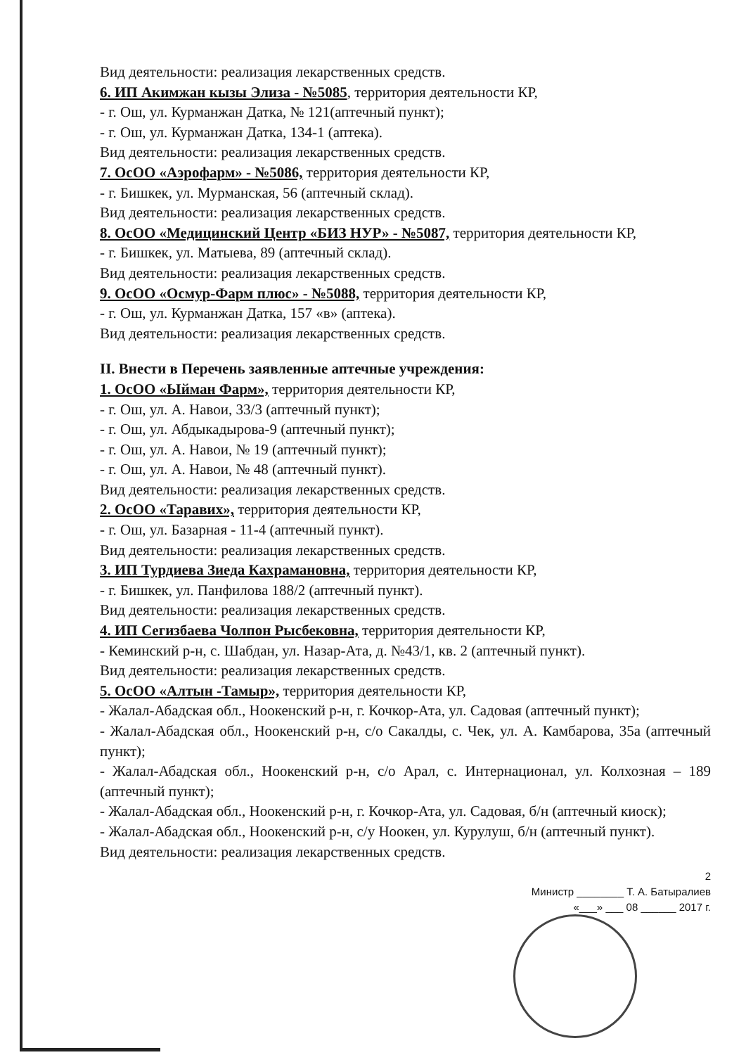Вид деятельности: реализация лекарственных средств.
6. ИП Акимжан кызы Элиза - №5085, территория деятельности КР,
- г. Ош, ул. Курманжан Датка, № 121(аптечный пункт);
- г. Ош, ул. Курманжан Датка, 134-1 (аптека).
Вид деятельности: реализация лекарственных средств.
7. ОсОО «Аэрофарм» - №5086, территория деятельности КР,
- г. Бишкек, ул. Мурманская, 56 (аптечный склад).
Вид деятельности: реализация лекарственных средств.
8. ОсОО «Медицинский Центр «БИЗ НУР» - №5087, территория деятельности КР,
- г. Бишкек, ул. Матыева, 89 (аптечный склад).
Вид деятельности: реализация лекарственных средств.
9. ОсОО «Осмур-Фарм плюс» - №5088, территория деятельности КР,
- г. Ош, ул. Курманжан Датка, 157 «в» (аптека).
Вид деятельности: реализация лекарственных средств.
II. Внести в Перечень заявленные аптечные учреждения:
1. ОсОО «Ыйман Фарм», территория деятельности КР,
- г. Ош, ул. А. Навои, 33/3 (аптечный пункт);
- г. Ош, ул. Абдыкадырова-9 (аптечный пункт);
- г. Ош, ул. А. Навои, № 19 (аптечный пункт);
- г. Ош, ул. А. Навои, № 48 (аптечный пункт).
Вид деятельности: реализация лекарственных средств.
2. ОсОО «Таравих», территория деятельности КР,
- г. Ош, ул. Базарная - 11-4 (аптечный пункт).
Вид деятельности: реализация лекарственных средств.
3. ИП Турдиева Зиеда Кахрамановна, территория деятельности КР,
- г. Бишкек, ул. Панфилова 188/2 (аптечный пункт).
Вид деятельности: реализация лекарственных средств.
4. ИП Сегизбаева Чолпон Рысбековна, территория деятельности КР,
- Кеминский р-н, с. Шабдан, ул. Назар-Ата, д. №43/1, кв. 2 (аптечный пункт).
Вид деятельности: реализация лекарственных средств.
5. ОсОО «Алтын -Тамыр», территория деятельности КР,
- Жалал-Абадская обл., Ноокенский р-н, г. Кочкор-Ата, ул. Садовая (аптечный пункт);
- Жалал-Абадская обл., Ноокенский р-н, с/о Сакалды, с. Чек, ул. А. Камбарова, 35а (аптечный пункт);
- Жалал-Абадская обл., Ноокенский р-н, с/о Арал, с. Интернационал, ул. Колхозная – 189 (аптечный пункт);
- Жалал-Абадская обл., Ноокенский р-н, г. Кочкор-Ата, ул. Садовая, б/н (аптечный киоск);
- Жалал-Абадская обл., Ноокенский р-н, с/у Ноокен, ул. Курулуш, б/н (аптечный пункт).
Вид деятельности: реализация лекарственных средств.
2
Министр ________ Т. А. Батыралиев
«___» ___ 08 ______ 2017 г.